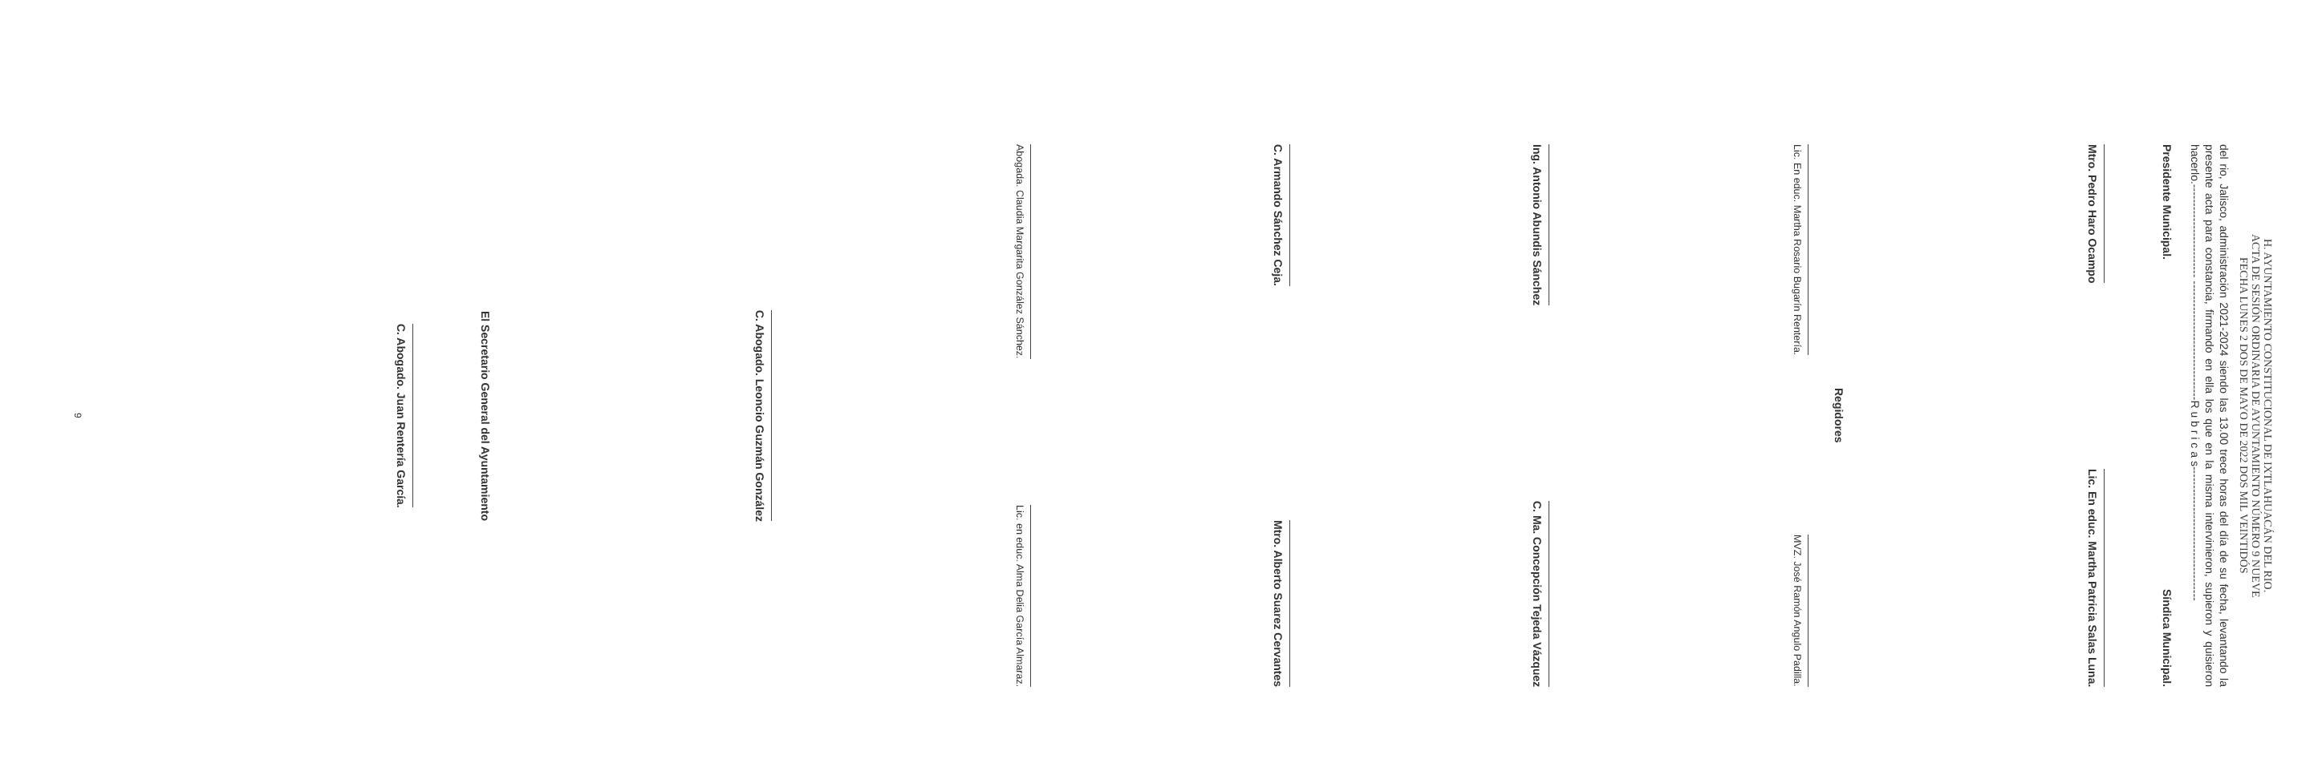H. AYUNTAMIENTO CONSTITUCIONAL DE IXTLAHUACÁN DEL RIO.
ACTA DE SESIÓN ORDINARIA DE AYUNTAMIENTO NÚMERO 9 NUEVE
FECHA LUNES 2 DOS DE MAYO DE 2022 DOS MIL VEINTIDÓS
del rio, Jalisco, administración 2021-2024 siendo las 13.00 trece horas del día de su fecha, levantando la presente acta para constancia, firmando en ella los que en la misma intervinieron, supieron y quisieron hacerlo.------------------------- --------------------------------R u b r i c a s------------------------------------
Presidente Municipal.
Síndica Municipal.
Mtro. Pedro Haro Ocampo
Lic. En educ. Martha Patricia Salas Luna.
Regidores
Lic. En educ. Martha Rosario Bugarín Rentería.
MVZ. José Ramón Angulo Padilla.
Ing. Antonio Abundis Sánchez
C. Ma. Concepción Tejeda Vázquez
C. Armando Sánchez Ceja.
Mtro. Alberto Suarez Cervantes
Abogada. Claudia Margarita González Sánchez.
Lic. en educ. Alma Delia García Almaraz.
C. Abogado. Leoncio Guzmán González
El Secretario General del Ayuntamiento
C. Abogado. Juan Rentería García.
9